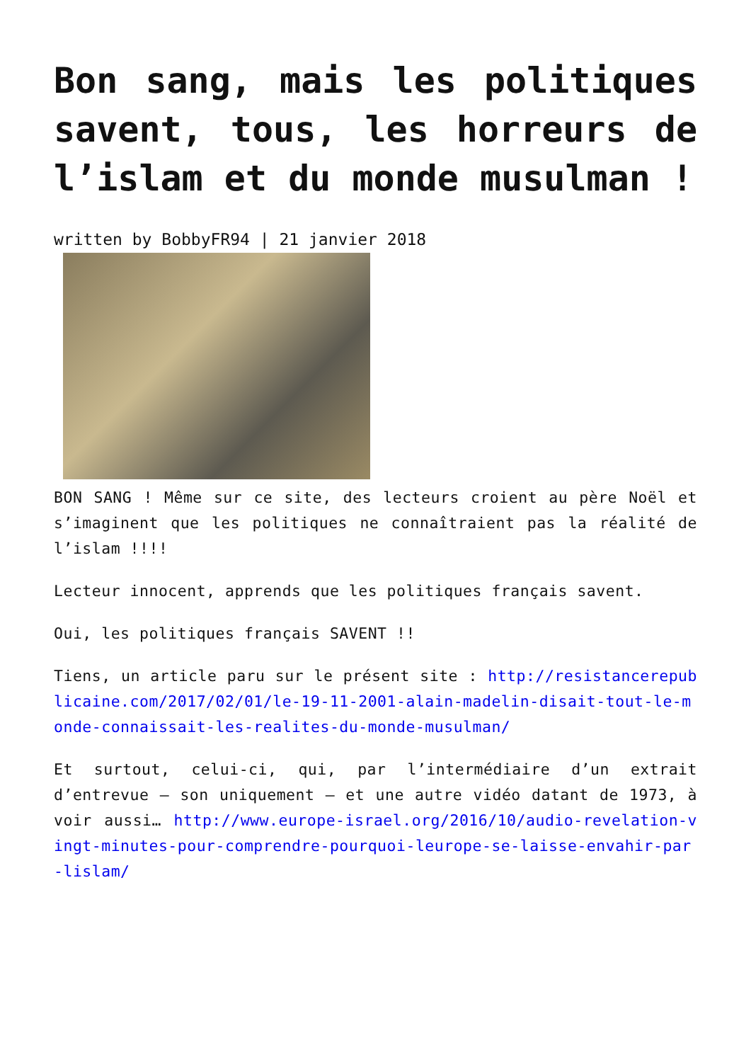Bon sang, mais les politiques savent, tous, les horreurs de l’islam et du monde musulman !
written by BobbyFR94 | 21 janvier 2018
BON SANG ! Même sur ce site, des lecteurs croient au père Noël et s’imaginent que les politiques ne connaîtraient pas la réalité de l’islam !!!!
Lecteur innocent, apprends que les politiques français savent.
Oui, les politiques français SAVENT !!
Tiens, un article paru sur le présent site : http://resistancerepublicaine.com/2017/02/01/le-19-11-2001-alain-madelin-disait-tout-le-monde-connaissait-les-realites-du-monde-musulman/
Et surtout, celui-ci, qui, par l’intermédiaire d’un extrait d’entrevue – son uniquement – et une autre vidéo datant de 1973, à voir aussi… http://www.europe-israel.org/2016/10/audio-revelation-vingt-minutes-pour-comprendre-pourquoi-leurope-se-laisse-envahir-par-lislam/